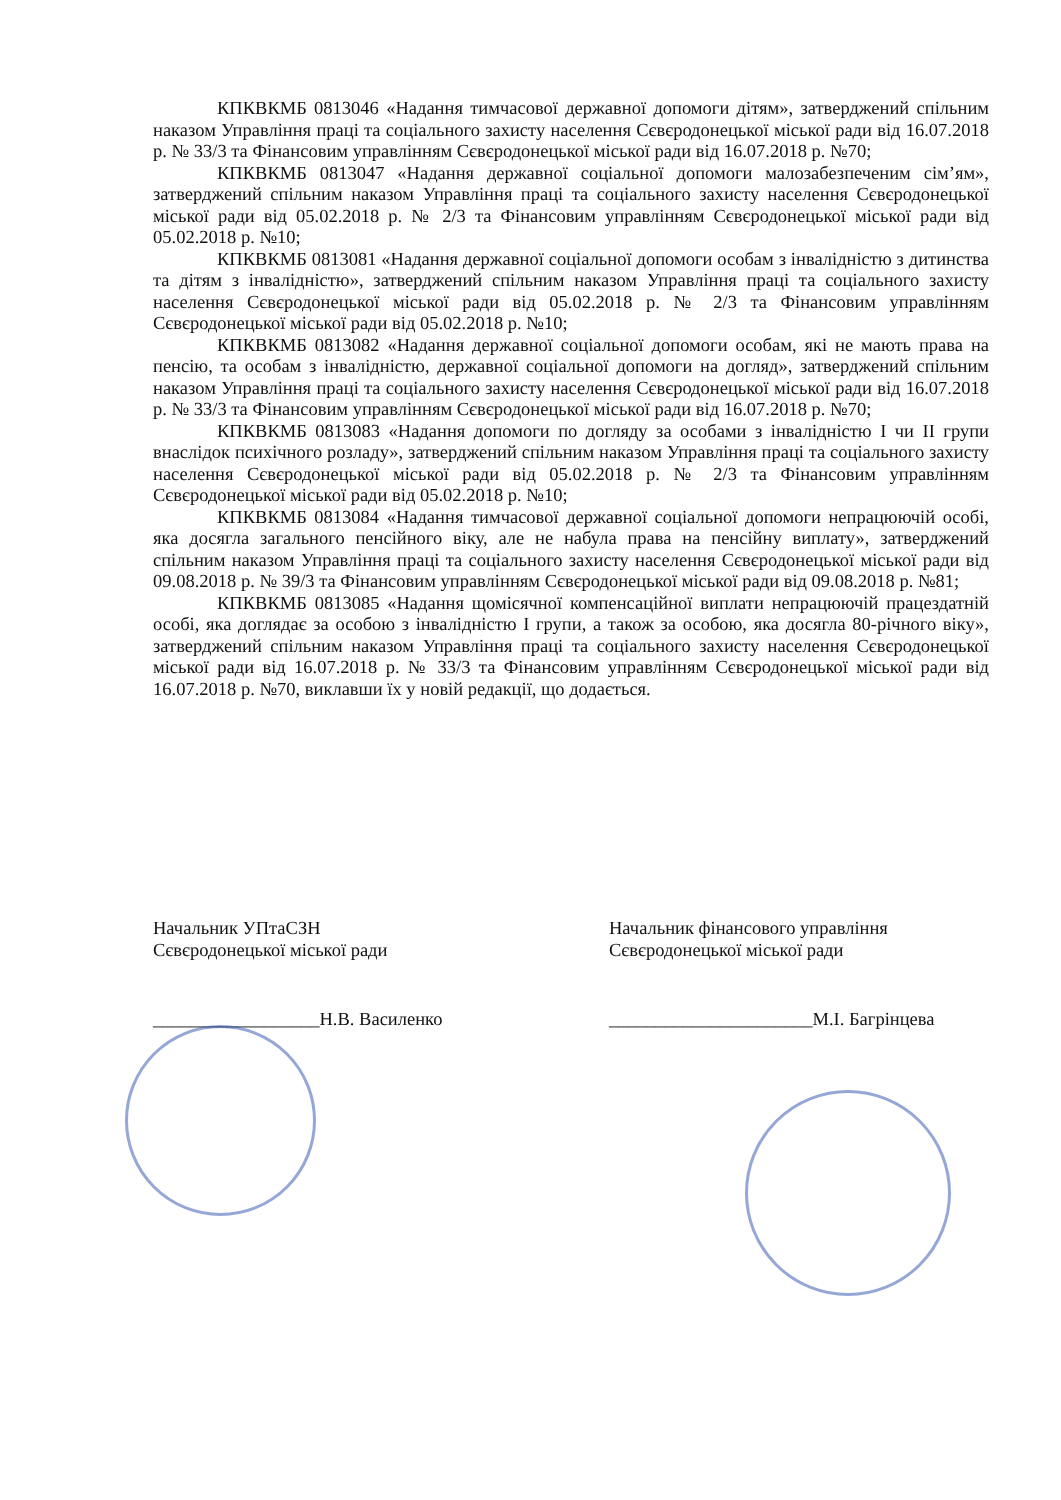КПКВКМБ 0813046 «Надання тимчасової державної допомоги дітям», затверджений спільним наказом Управління праці та соціального захисту населення Сєвєродонецької міської ради від 16.07.2018 р. № 33/3 та Фінансовим управлінням Сєвєродонецької міської ради від 16.07.2018 р. №70;
КПКВКМБ 0813047 «Надання державної соціальної допомоги малозабезпеченим сім’ям», затверджений спільним наказом Управління праці та соціального захисту населення Сєвєродонецької міської ради від 05.02.2018 р. № 2/3 та Фінансовим управлінням Сєвєродонецької міської ради від 05.02.2018 р. №10;
КПКВКМБ 0813081 «Надання державної соціальної допомоги особам з інвалідністю з дитинства та дітям з інвалідністю», затверджений спільним наказом Управління праці та соціального захисту населення Сєвєродонецької міської ради від 05.02.2018 р. № 2/3 та Фінансовим управлінням Сєвєродонецької міської ради від 05.02.2018 р. №10;
КПКВКМБ 0813082 «Надання державної соціальної допомоги особам, які не мають права на пенсію, та особам з інвалідністю, державної соціальної допомоги на догляд», затверджений спільним наказом Управління праці та соціального захисту населення Сєвєродонецької міської ради від 16.07.2018 р. № 33/3 та Фінансовим управлінням Сєвєродонецької міської ради від 16.07.2018 р. №70;
КПКВКМБ 0813083 «Надання допомоги по догляду за особами з інвалідністю I чи II групи внаслідок психічного розладу», затверджений спільним наказом Управління праці та соціального захисту населення Сєвєродонецької міської ради від 05.02.2018 р. № 2/3 та Фінансовим управлінням Сєвєродонецької міської ради від 05.02.2018 р. №10;
КПКВКМБ 0813084 «Надання тимчасової державної соціальної допомоги непрацюючій особі, яка досягла загального пенсійного віку, але не набула права на пенсійну виплату», затверджений спільним наказом Управління праці та соціального захисту населення Сєвєродонецької міської ради від 09.08.2018 р. № 39/3 та Фінансовим управлінням Сєвєродонецької міської ради від 09.08.2018 р. №81;
КПКВКМБ 0813085 «Надання щомісячної компенсаційної виплати непрацюючій працездатній особі, яка доглядає за особою з інвалідністю I групи, а також за особою, яка досягла 80-річного віку», затверджений спільним наказом Управління праці та соціального захисту населення Сєвєродонецької міської ради від 16.07.2018 р. № 33/3 та Фінансовим управлінням Сєвєродонецької міської ради від 16.07.2018 р. №70, виклавши їх у новій редакції, що додається.
Начальник УПтаСЗН
Сєвєродонецької міської ради
__________________Н.В. Василенко
Начальник фінансового управління
Сєвєродонецької міської ради
______________________М.І. Багрінцева